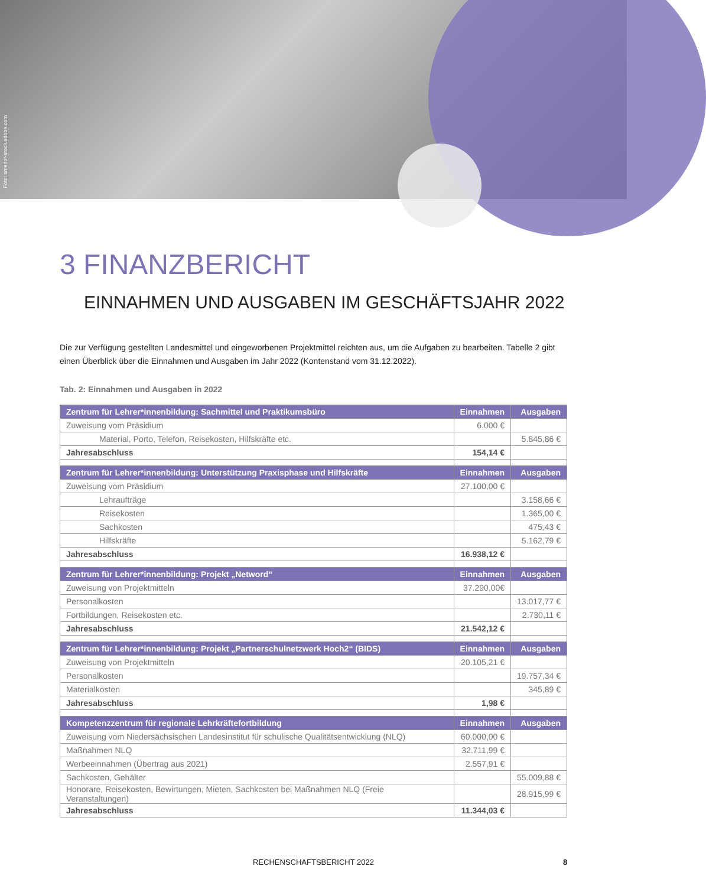Foto: smerlot-stock.adobe.com
3 FINANZBERICHT
EINNAHMEN UND AUSGABEN IM GESCHÄFTSJAHR 2022
Die zur Verfügung gestellten Landesmittel und eingeworbenen Projektmittel reichten aus, um die Aufgaben zu bearbeiten. Tabelle 2 gibt einen Überblick über die Einnahmen und Ausgaben im Jahr 2022 (Kontenstand vom 31.12.2022).
Tab. 2: Einnahmen und Ausgaben in 2022
| Zentrum für Lehrer*innenbildung: Sachmittel und Praktikumsbüro | Einnahmen | Ausgaben |
| --- | --- | --- |
| Zuweisung vom Präsidium | 6.000 € | |
| Material, Porto, Telefon, Reisekosten, Hilfskräfte etc. | | 5.845,86 € |
| Jahresabschluss | 154,14 € | |
| Zentrum für Lehrer*innenbildung: Unterstützung Praxisphase und Hilfskräfte | Einnahmen | Ausgaben |
| Zuweisung vom Präsidium | 27.100,00 € | |
| Lehraufträge | | 3.158,66 € |
| Reisekosten | | 1.365,00 € |
| Sachkosten | | 475,43 € |
| Hilfskräfte | | 5.162,79 € |
| Jahresabschluss | 16.938,12 € | |
| Zentrum für Lehrer*innenbildung: Projekt „Netword“ | Einnahmen | Ausgaben |
| Zuweisung von Projektmitteln | 37.290,00€ | |
| Personalkosten | | 13.017,77 € |
| Fortbildungen, Reisekosten etc. | | 2.730,11 € |
| Jahresabschluss | 21.542,12 € | |
| Zentrum für Lehrer*innenbildung: Projekt „Partnerschulnetzwerk Hoch2“ (BIDS) | Einnahmen | Ausgaben |
| Zuweisung von Projektmitteln | 20.105,21 € | |
| Personalkosten | | 19.757,34 € |
| Materialkosten | | 345,89 € |
| Jahresabschluss | 1,98 € | |
| Kompetenzzentrum für regionale Lehrkräftefortbildung | Einnahmen | Ausgaben |
| Zuweisung vom Niedersächsischen Landesinstitut für schulische Qualitätsentwicklung (NLQ) | 60.000,00 € | |
| Maßnahmen NLQ | 32.711,99 € | |
| Werbeeinnahmen (Übertrag aus 2021) | 2.557,91 € | |
| Sachkosten, Gehälter | | 55.009,88 € |
| Honorare, Reisekosten, Bewirtungen, Mieten, Sachkosten bei Maßnahmen NLQ (Freie Veranstaltungen) | | 28.915,99 € |
| Jahresabschluss | 11.344,03 € | |
RECHENSCHAFTSBERICHT 2022 8